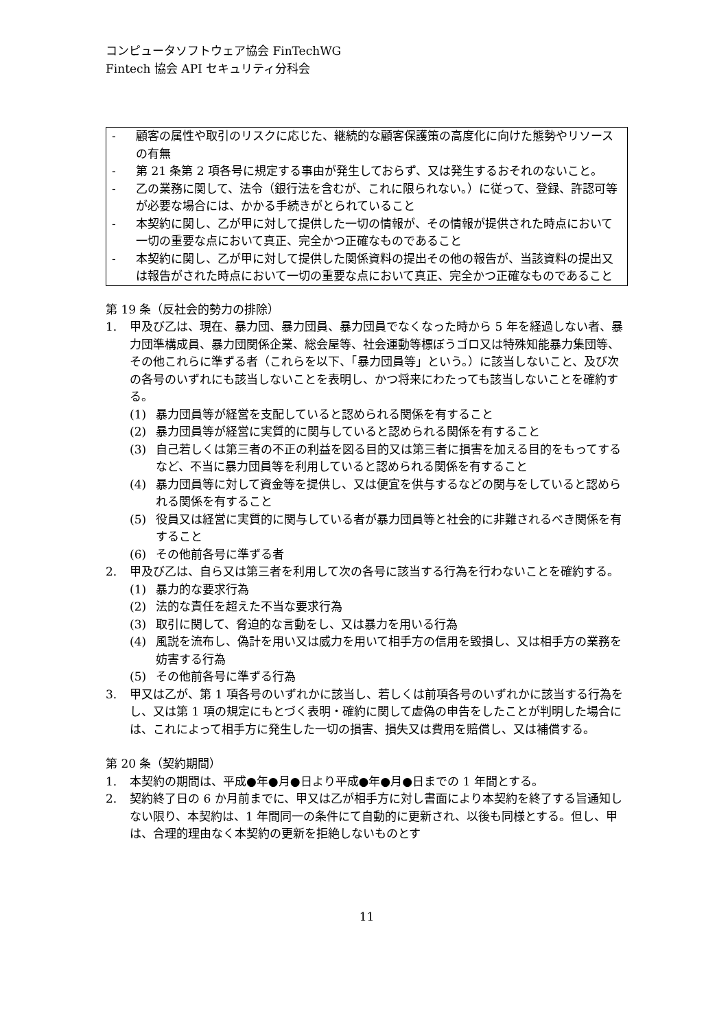コンピュータソフトウェア協会 FinTechWG
Fintech 協会 API セキュリティ分科会
- 顧客の属性や取引のリスクに応じた、継続的な顧客保護策の高度化に向けた態勢やリソースの有無
- 第 21 条第 2 項各号に規定する事由が発生しておらず、又は発生するおそれのないこと。
- 乙の業務に関して、法令（銀行法を含むが、これに限られない。）に従って、登録、許認可等が必要な場合には、かかる手続きがとられていること
- 本契約に関し、乙が甲に対して提供した一切の情報が、その情報が提供された時点において一切の重要な点において真正、完全かつ正確なものであること
- 本契約に関し、乙が甲に対して提供した関係資料の提出その他の報告が、当該資料の提出又は報告がされた時点において一切の重要な点において真正、完全かつ正確なものであること
第 19 条（反社会的勢力の排除）
1. 甲及び乙は、現在、暴力団、暴力団員、暴力団員でなくなった時から 5 年を経過しない者、暴力団準構成員、暴力団関係企業、総会屋等、社会運動等標ぼうゴロ又は特殊知能暴力集団等、その他これらに準ずる者（これらを以下、「暴力団員等」という。）に該当しないこと、及び次の各号のいずれにも該当しないことを表明し、かつ将来にわたっても該当しないことを確約する。
(1) 暴力団員等が経営を支配していると認められる関係を有すること
(2) 暴力団員等が経営に実質的に関与していると認められる関係を有すること
(3) 自己若しくは第三者の不正の利益を図る目的又は第三者に損害を加える目的をもってするなど、不当に暴力団員等を利用していると認められる関係を有すること
(4) 暴力団員等に対して資金等を提供し、又は便宜を供与するなどの関与をしていると認められる関係を有すること
(5) 役員又は経営に実質的に関与している者が暴力団員等と社会的に非難されるべき関係を有すること
(6) その他前各号に準ずる者
2. 甲及び乙は、自ら又は第三者を利用して次の各号に該当する行為を行わないことを確約する。
(1) 暴力的な要求行為
(2) 法的な責任を超えた不当な要求行為
(3) 取引に関して、脅迫的な言動をし、又は暴力を用いる行為
(4) 風説を流布し、偽計を用い又は威力を用いて相手方の信用を毀損し、又は相手方の業務を妨害する行為
(5) その他前各号に準ずる行為
3. 甲又は乙が、第 1 項各号のいずれかに該当し、若しくは前項各号のいずれかに該当する行為をし、又は第 1 項の規定にもとづく表明・確約に関して虚偽の申告をしたことが判明した場合には、これによって相手方に発生した一切の損害、損失又は費用を賠償し、又は補償する。
第 20 条（契約期間）
1. 本契約の期間は、平成●年●月●日より平成●年●月●日までの 1 年間とする。
2. 契約終了日の 6 か月前までに、甲又は乙が相手方に対し書面により本契約を終了する旨通知しない限り、本契約は、1 年間同一の条件にて自動的に更新され、以後も同様とする。但し、甲は、合理的理由なく本契約の更新を拒絶しないものとす
11